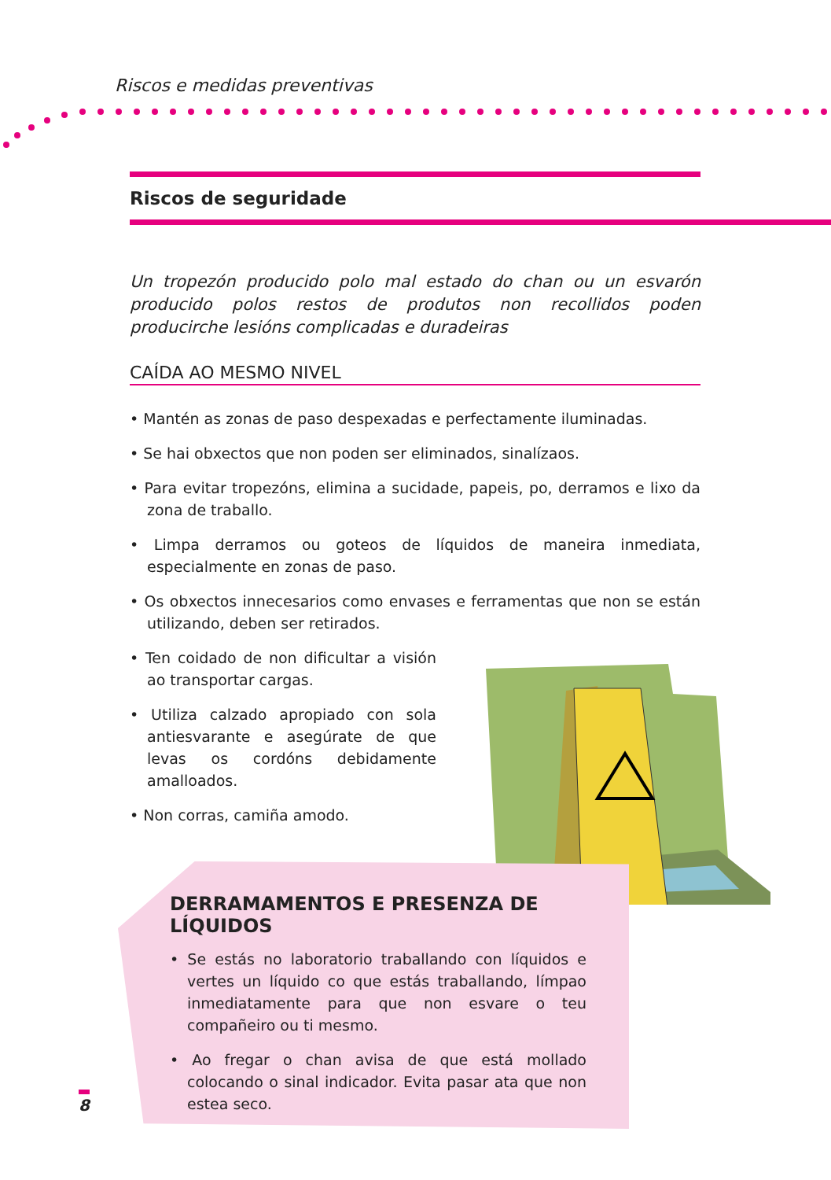Riscos e medidas preventivas
Riscos de seguridade
Un tropezón producido polo mal estado do chan ou un esvarón producido polos restos de produtos non recollidos poden producirche lesións complicadas e duradeiras
CAÍDA AO MESMO NIVEL
• Mantén as zonas de paso despexadas e perfectamente iluminadas.
• Se hai obxectos que non poden ser eliminados, sinalízaos.
• Para evitar tropezóns, elimina a sucidade, papeis, po, derramos e lixo da zona de traballo.
• Limpa derramos ou goteos de líquidos de maneira inmediata, especialmente en zonas de paso.
• Os obxectos innecesarios como envases e ferramentas que non se están utilizando, deben ser retirados.
• Ten coidado de non dificultar a visión ao transportar cargas.
• Utiliza calzado apropiado con sola antiesvarante e asegúrate de que levas os cordóns debidamente amalloados.
• Non corras, camiña amodo.
DERRAMAMENTOS E PRESENZA DE LÍQUIDOS
• Se estás no laboratorio traballando con líquidos e vertes un líquido co que estás traballando, límpao inmediatamente para que non esvare o teu compañeiro ou ti mesmo.
• Ao fregar o chan avisa de que está mollado colocando o sinal indicador. Evita pasar ata que non estea seco.
8